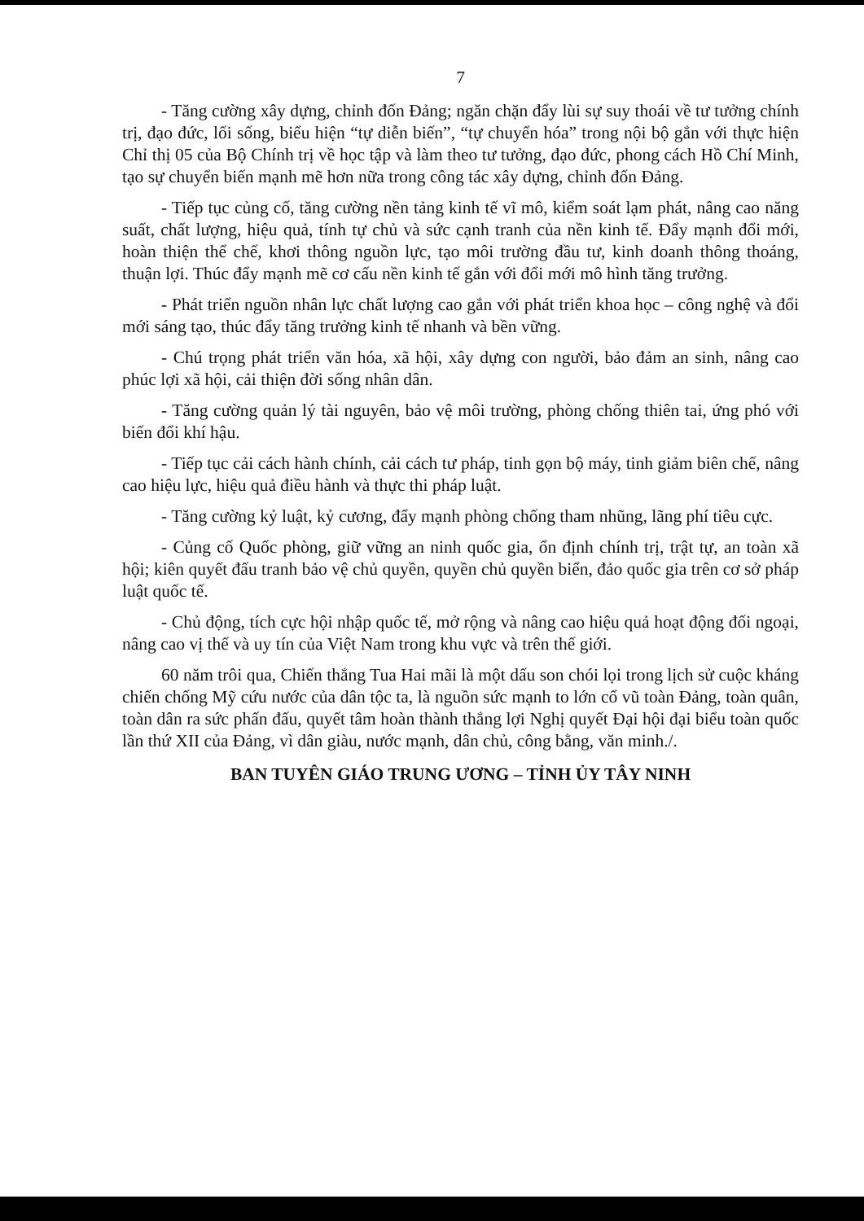7
- Tăng cường xây dựng, chỉnh đốn Đảng; ngăn chặn đẩy lùi sự suy thoái về tư tưởng chính trị, đạo đức, lối sống, biểu hiện “tự diễn biến”, “tự chuyển hóa” trong nội bộ gắn với thực hiện Chỉ thị 05 của Bộ Chính trị về học tập và làm theo tư tưởng, đạo đức, phong cách Hồ Chí Minh, tạo sự chuyển biến mạnh mẽ hơn nữa trong công tác xây dựng, chỉnh đốn Đảng.
- Tiếp tục củng cố, tăng cường nền tảng kinh tế vĩ mô, kiểm soát lạm phát, nâng cao năng suất, chất lượng, hiệu quả, tính tự chủ và sức cạnh tranh của nền kinh tế. Đẩy mạnh đổi mới, hoàn thiện thể chế, khơi thông nguồn lực, tạo môi trường đầu tư, kinh doanh thông thoáng, thuận lợi. Thúc đẩy mạnh mẽ cơ cấu nền kinh tế gắn với đổi mới mô hình tăng trưởng.
- Phát triển nguồn nhân lực chất lượng cao gắn với phát triển khoa học – công nghệ và đổi mới sáng tạo, thúc đẩy tăng trưởng kinh tế nhanh và bền vững.
- Chú trọng phát triển văn hóa, xã hội, xây dựng con người, bảo đảm an sinh, nâng cao phúc lợi xã hội, cải thiện đời sống nhân dân.
- Tăng cường quản lý tài nguyên, bảo vệ môi trường, phòng chống thiên tai, ứng phó với biến đổi khí hậu.
- Tiếp tục cải cách hành chính, cải cách tư pháp, tinh gọn bộ máy, tinh giảm biên chế, nâng cao hiệu lực, hiệu quả điều hành và thực thi pháp luật.
- Tăng cường kỷ luật, kỷ cương, đẩy mạnh phòng chống tham nhũng, lãng phí tiêu cực.
- Củng cố Quốc phòng, giữ vững an ninh quốc gia, ổn định chính trị, trật tự, an toàn xã hội; kiên quyết đấu tranh bảo vệ chủ quyền, quyền chủ quyền biển, đảo quốc gia trên cơ sở pháp luật quốc tế.
- Chủ động, tích cực hội nhập quốc tế, mở rộng và nâng cao hiệu quả hoạt động đối ngoại, nâng cao vị thế và uy tín của Việt Nam trong khu vực và trên thế giới.
60 năm trôi qua, Chiến thắng Tua Hai mãi là một dấu son chói lọi trong lịch sử cuộc kháng chiến chống Mỹ cứu nước của dân tộc ta, là nguồn sức mạnh to lớn cổ vũ toàn Đảng, toàn quân, toàn dân ra sức phấn đấu, quyết tâm hoàn thành thắng lợi Nghị quyết Đại hội đại biểu toàn quốc lần thứ XII của Đảng, vì dân giàu, nước mạnh, dân chủ, công bằng, văn minh./.
BAN TUYÊN GIÁO TRUNG ƯƠNG – TỈNH ỦY TÂY NINH